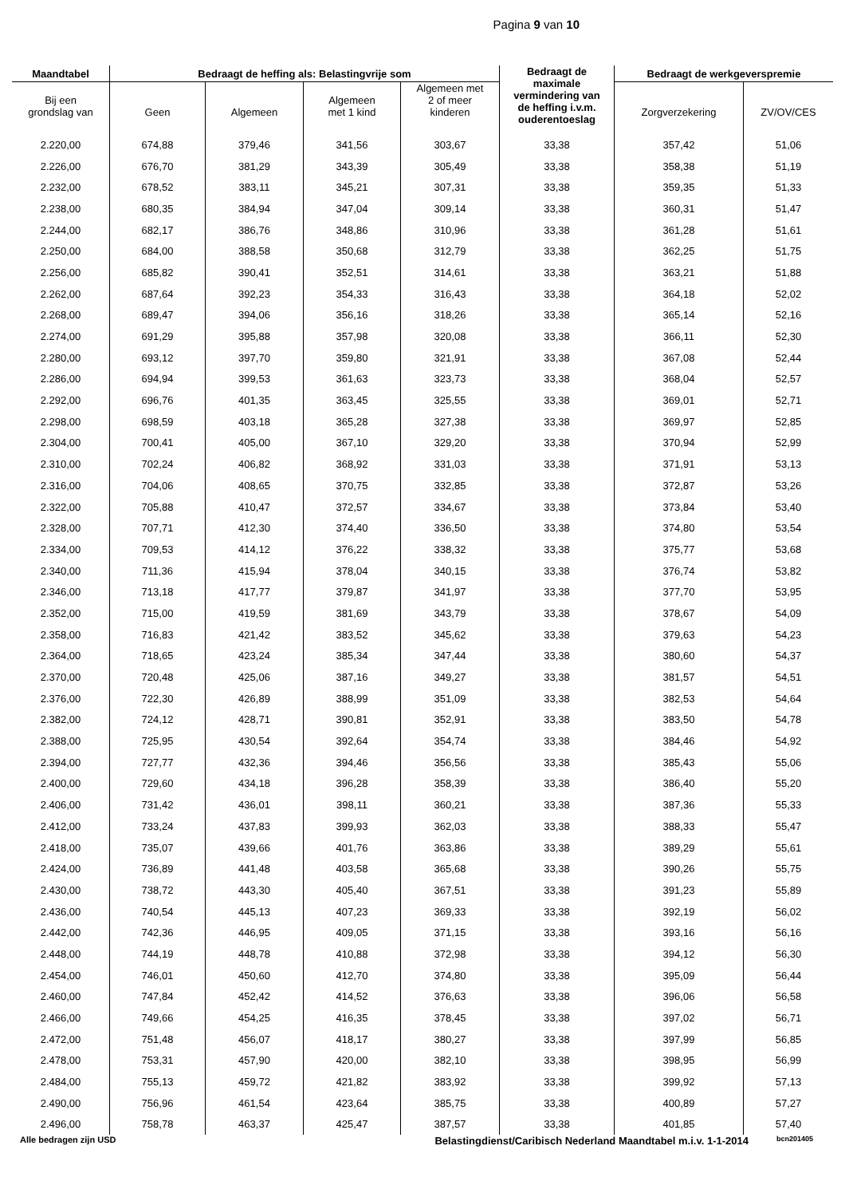Pagina 9 van 10
| Maandtabel | Bedraagt de heffing als: Belastingvrije som | | | | Bedraagt de maximale vermindering van de heffing i.v.m. ouderentoeslag | Bedraagt de werkgeverspremie | |
| --- | --- | --- | --- | --- | --- | --- | --- |
| Bij een grondslag van | Geen | Algemeen | Algemeen met 1 kind | Algemeen met 2 of meer kinderen | | Zorgverzekering | ZV/OV/CES |
| 2.220,00 | 674,88 | 379,46 | 341,56 | 303,67 | 33,38 | 357,42 | 51,06 |
| 2.226,00 | 676,70 | 381,29 | 343,39 | 305,49 | 33,38 | 358,38 | 51,19 |
| 2.232,00 | 678,52 | 383,11 | 345,21 | 307,31 | 33,38 | 359,35 | 51,33 |
| 2.238,00 | 680,35 | 384,94 | 347,04 | 309,14 | 33,38 | 360,31 | 51,47 |
| 2.244,00 | 682,17 | 386,76 | 348,86 | 310,96 | 33,38 | 361,28 | 51,61 |
| 2.250,00 | 684,00 | 388,58 | 350,68 | 312,79 | 33,38 | 362,25 | 51,75 |
| 2.256,00 | 685,82 | 390,41 | 352,51 | 314,61 | 33,38 | 363,21 | 51,88 |
| 2.262,00 | 687,64 | 392,23 | 354,33 | 316,43 | 33,38 | 364,18 | 52,02 |
| 2.268,00 | 689,47 | 394,06 | 356,16 | 318,26 | 33,38 | 365,14 | 52,16 |
| 2.274,00 | 691,29 | 395,88 | 357,98 | 320,08 | 33,38 | 366,11 | 52,30 |
| 2.280,00 | 693,12 | 397,70 | 359,80 | 321,91 | 33,38 | 367,08 | 52,44 |
| 2.286,00 | 694,94 | 399,53 | 361,63 | 323,73 | 33,38 | 368,04 | 52,57 |
| 2.292,00 | 696,76 | 401,35 | 363,45 | 325,55 | 33,38 | 369,01 | 52,71 |
| 2.298,00 | 698,59 | 403,18 | 365,28 | 327,38 | 33,38 | 369,97 | 52,85 |
| 2.304,00 | 700,41 | 405,00 | 367,10 | 329,20 | 33,38 | 370,94 | 52,99 |
| 2.310,00 | 702,24 | 406,82 | 368,92 | 331,03 | 33,38 | 371,91 | 53,13 |
| 2.316,00 | 704,06 | 408,65 | 370,75 | 332,85 | 33,38 | 372,87 | 53,26 |
| 2.322,00 | 705,88 | 410,47 | 372,57 | 334,67 | 33,38 | 373,84 | 53,40 |
| 2.328,00 | 707,71 | 412,30 | 374,40 | 336,50 | 33,38 | 374,80 | 53,54 |
| 2.334,00 | 709,53 | 414,12 | 376,22 | 338,32 | 33,38 | 375,77 | 53,68 |
| 2.340,00 | 711,36 | 415,94 | 378,04 | 340,15 | 33,38 | 376,74 | 53,82 |
| 2.346,00 | 713,18 | 417,77 | 379,87 | 341,97 | 33,38 | 377,70 | 53,95 |
| 2.352,00 | 715,00 | 419,59 | 381,69 | 343,79 | 33,38 | 378,67 | 54,09 |
| 2.358,00 | 716,83 | 421,42 | 383,52 | 345,62 | 33,38 | 379,63 | 54,23 |
| 2.364,00 | 718,65 | 423,24 | 385,34 | 347,44 | 33,38 | 380,60 | 54,37 |
| 2.370,00 | 720,48 | 425,06 | 387,16 | 349,27 | 33,38 | 381,57 | 54,51 |
| 2.376,00 | 722,30 | 426,89 | 388,99 | 351,09 | 33,38 | 382,53 | 54,64 |
| 2.382,00 | 724,12 | 428,71 | 390,81 | 352,91 | 33,38 | 383,50 | 54,78 |
| 2.388,00 | 725,95 | 430,54 | 392,64 | 354,74 | 33,38 | 384,46 | 54,92 |
| 2.394,00 | 727,77 | 432,36 | 394,46 | 356,56 | 33,38 | 385,43 | 55,06 |
| 2.400,00 | 729,60 | 434,18 | 396,28 | 358,39 | 33,38 | 386,40 | 55,20 |
| 2.406,00 | 731,42 | 436,01 | 398,11 | 360,21 | 33,38 | 387,36 | 55,33 |
| 2.412,00 | 733,24 | 437,83 | 399,93 | 362,03 | 33,38 | 388,33 | 55,47 |
| 2.418,00 | 735,07 | 439,66 | 401,76 | 363,86 | 33,38 | 389,29 | 55,61 |
| 2.424,00 | 736,89 | 441,48 | 403,58 | 365,68 | 33,38 | 390,26 | 55,75 |
| 2.430,00 | 738,72 | 443,30 | 405,40 | 367,51 | 33,38 | 391,23 | 55,89 |
| 2.436,00 | 740,54 | 445,13 | 407,23 | 369,33 | 33,38 | 392,19 | 56,02 |
| 2.442,00 | 742,36 | 446,95 | 409,05 | 371,15 | 33,38 | 393,16 | 56,16 |
| 2.448,00 | 744,19 | 448,78 | 410,88 | 372,98 | 33,38 | 394,12 | 56,30 |
| 2.454,00 | 746,01 | 450,60 | 412,70 | 374,80 | 33,38 | 395,09 | 56,44 |
| 2.460,00 | 747,84 | 452,42 | 414,52 | 376,63 | 33,38 | 396,06 | 56,58 |
| 2.466,00 | 749,66 | 454,25 | 416,35 | 378,45 | 33,38 | 397,02 | 56,71 |
| 2.472,00 | 751,48 | 456,07 | 418,17 | 380,27 | 33,38 | 397,99 | 56,85 |
| 2.478,00 | 753,31 | 457,90 | 420,00 | 382,10 | 33,38 | 398,95 | 56,99 |
| 2.484,00 | 755,13 | 459,72 | 421,82 | 383,92 | 33,38 | 399,92 | 57,13 |
| 2.490,00 | 756,96 | 461,54 | 423,64 | 385,75 | 33,38 | 400,89 | 57,27 |
| 2.496,00 | 758,78 | 463,37 | 425,47 | 387,57 | 33,38 | 401,85 | 57,40 |
Alle bedragen zijn USD Belastingdienst/Caribisch Nederland Maandtabel m.i.v. 1-1-2014 bcn201405